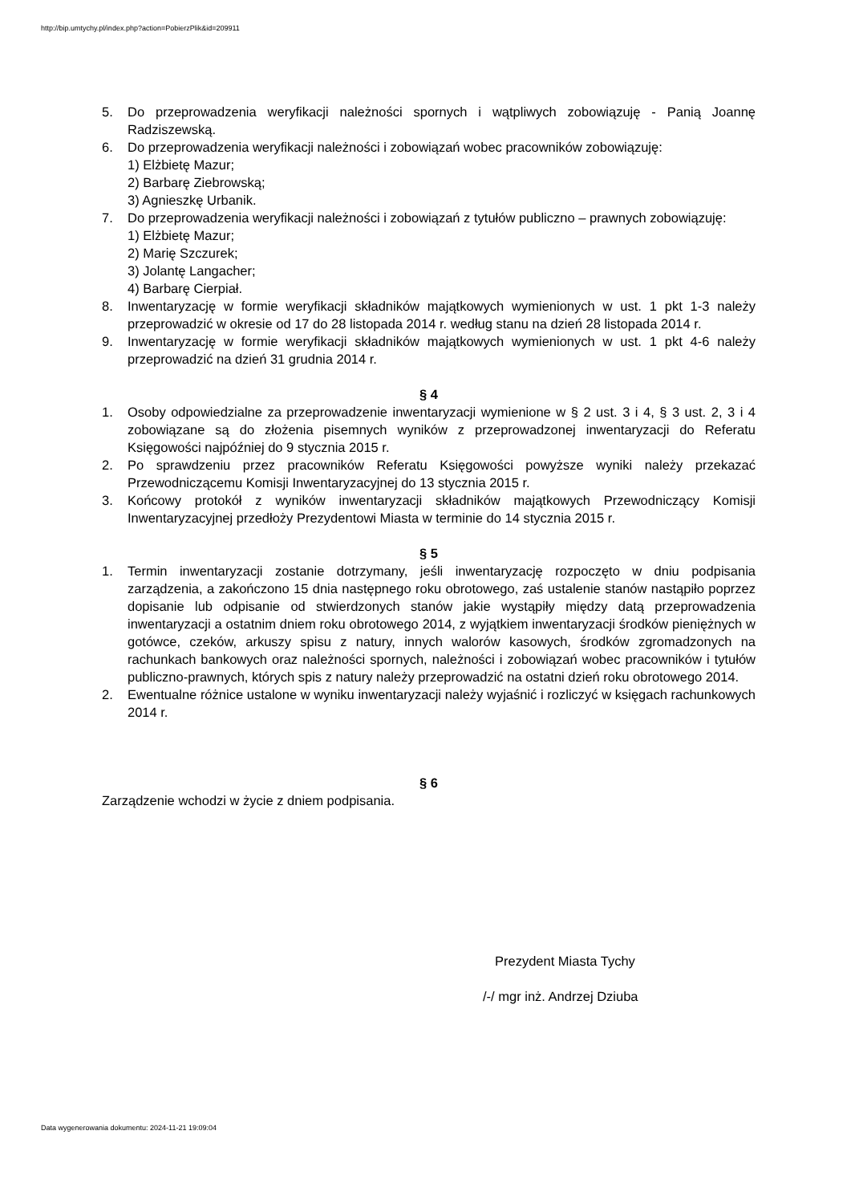http://bip.umtychy.pl/index.php?action=PobierzPlik&id=209911
5. Do przeprowadzenia weryfikacji należności spornych i wątpliwych zobowiązuję - Panią Joannę Radziszewską.
6. Do przeprowadzenia weryfikacji należności i zobowiązań wobec pracowników zobowiązuję:
1) Elżbietę Mazur;
2) Barbarę Ziebrowską;
3) Agnieszkę Urbanik.
7. Do przeprowadzenia weryfikacji należności i zobowiązań z tytułów publiczno – prawnych zobowiązuję:
1) Elżbietę Mazur;
2) Marię Szczurek;
3) Jolantę Langacher;
4) Barbarę Cierpiał.
8. Inwentaryzację w formie weryfikacji składników majątkowych wymienionych w ust. 1 pkt 1-3 należy przeprowadzić w okresie od 17 do 28 listopada 2014 r. według stanu na dzień 28 listopada 2014 r.
9. Inwentaryzację w formie weryfikacji składników majątkowych wymienionych w ust. 1 pkt 4-6 należy przeprowadzić na dzień 31 grudnia 2014 r.
§ 4
1. Osoby odpowiedzialne za przeprowadzenie inwentaryzacji wymienione w § 2 ust. 3 i 4, § 3 ust. 2, 3 i 4 zobowiązane są do złożenia pisemnych wyników z przeprowadzonej inwentaryzacji do Referatu Księgowości najpóźniej do 9 stycznia 2015 r.
2. Po sprawdzeniu przez pracowników Referatu Księgowości powyższe wyniki należy przekazać Przewodniczącemu Komisji Inwentaryzacyjnej do 13 stycznia 2015 r.
3. Końcowy protokół z wyników inwentaryzacji składników majątkowych Przewodniczący Komisji Inwentaryzacyjnej przedłoży Prezydentowi Miasta w terminie do 14 stycznia 2015 r.
§ 5
1. Termin inwentaryzacji zostanie dotrzymany, jeśli inwentaryzację rozpoczęto w dniu podpisania zarządzenia, a zakończono 15 dnia następnego roku obrotowego, zaś ustalenie stanów nastąpiło poprzez dopisanie lub odpisanie od stwierdzonych stanów jakie wystąpiły między datą przeprowadzenia inwentaryzacji a ostatnim dniem roku obrotowego 2014, z wyjątkiem inwentaryzacji środków pieniężnych w gotówce, czeków, arkuszy spisu z natury, innych walorów kasowych, środków zgromadzonych na rachunkach bankowych oraz należności spornych, należności i zobowiązań wobec pracowników i tytułów publiczno-prawnych, których spis z natury należy przeprowadzić na ostatni dzień roku obrotowego 2014.
2. Ewentualne różnice ustalone w wyniku inwentaryzacji należy wyjaśnić i rozliczyć w księgach rachunkowych 2014 r.
§ 6
Zarządzenie wchodzi w życie z dniem podpisania.
Prezydent Miasta Tychy
/-/ mgr inż. Andrzej Dziuba
Data wygenerowania dokumentu: 2024-11-21 19:09:04